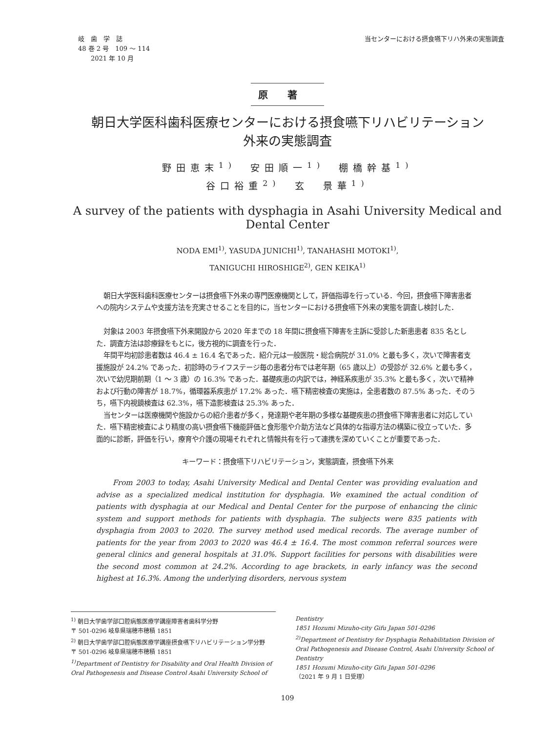岐　歯　学　誌
48 巻 2 号　109 ～ 114
　　2021 年 10 月
当センターにおける摂食嚥下リハ外来の実態調査
原著
朝日大学医科歯科医療センターにおける摂食嚥下リハビリテーション
外来の実態調査
野田恵末<sup>1)</sup>　安田順一<sup>1)</sup>　棚橋幹基<sup>1)</sup>
谷口裕重<sup>2)</sup>　玄　景華<sup>1)</sup>
A survey of the patients with dysphagia in Asahi University Medical and Dental Center
NODA EMI<sup>1)</sup>, YASUDA JUNICHI<sup>1)</sup>, TANAHASHI MOTOKI<sup>1)</sup>,
TANIGUCHI HIROSHIGE<sup>2)</sup>, GEN KEIKA<sup>1)</sup>
朝日大学医科歯科医療センターは摂食嚥下外来の専門医療機関として，評価指導を行っている．今回，摂食嚥下障害患者への院内システムや支援方法を充実させることを目的に，当センターにおける摂食嚥下外来の実態を調査し検討した．
対象は 2003 年摂食嚥下外来開設から 2020 年までの 18 年間に摂食嚥下障害を主訴に受診した新患患者 835 名とした．調査方法は診療録をもとに，後方視的に調査を行った．
年間平均初診患者数は 46.4 ± 16.4 名であった．紹介元は一般医院・総合病院が 31.0% と最も多く，次いで障害者支援施設が 24.2% であった．初診時のライフステージ毎の患者分布では老年期（65 歳以上）の受診が 32.6% と最も多く，次いで幼児期前期（1 ～ 3 歳）の 16.3% であった．基礎疾患の内訳では，神経系疾患が 35.3% と最も多く，次いで精神および行動の障害が 18.7%，循環器系疾患が 17.2% あった．嚥下精密検査の実施は，全患者数の 87.5% あった．そのうち，嚥下内視鏡検査は 62.3%，嚥下造影検査は 25.3% あった．
当センターは医療機関や施設からの紹介患者が多く，発達期や老年期の多様な基礎疾患の摂食嚥下障害患者に対応していた．嚥下精密検査により精度の高い摂食嚥下機能評価と食形態や介助方法など具体的な指導方法の構築に役立っていた．多面的に診断，評価を行い，療育や介護の現場それぞれと情報共有を行って連携を深めていくことが重要であった．
キーワード：摂食嚥下リハビリテーション，実態調査，摂食嚥下外来
　　From 2003 to today, Asahi University Medical and Dental Center was providing evaluation and advise as a specialized medical institution for dysphagia. We examined the actual condition of patients with dysphagia at our Medical and Dental Center for the purpose of enhancing the clinic system and support methods for patients with dysphagia. The subjects were 835 patients with dysphagia from 2003 to 2020. The survey method used medical records. The average number of patients for the year from 2003 to 2020 was 46.4 ± 16.4. The most common referral sources were general clinics and general hospitals at 31.0%. Support facilities for persons with disabilities were the second most common at 24.2%. According to age brackets, in early infancy was the second highest at 16.3%. Among the underlying disorders, nervous system
<sup>1)</sup> 朝日大学歯学部口腔病態医療学講座障害者歯科学分野
〒 501-0296 岐阜県瑞穂市穂積 1851
<sup>2)</sup> 朝日大学歯学部口腔病態医療学講座摂食嚥下リハビリテーション学分野
〒 501-0296 岐阜県瑞穂市穂積 1851
<sup>1)</sup> Department of Dentistry for Disability and Oral Health Division of Oral Pathogenesis and Disease Control Asahi University School of
Dentistry
1851 Hozumi Mizuho-city Gifu Japan 501-0296
<sup>2)</sup> Department of Dentistry for Dysphagia Rehabilitation Division of Oral Pathogenesis and Disease Control, Asahi University School of Dentistry
1851 Hozumi Mizuho-city Gifu Japan 501-0296
（2021 年 9 月 1 日受理）
109